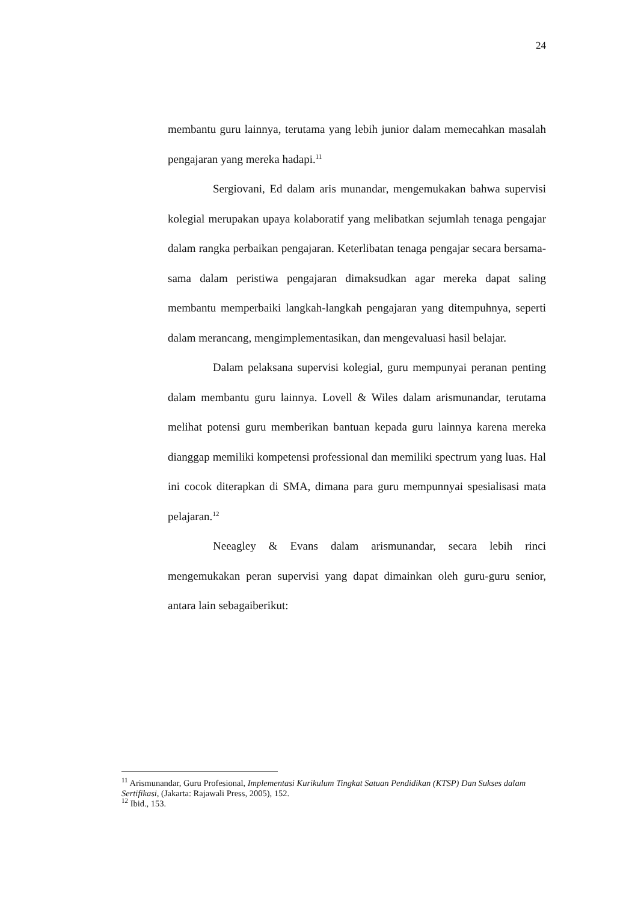24
membantu guru lainnya, terutama yang lebih junior dalam memecahkan masalah pengajaran yang mereka hadapi.<sup>11</sup>
Sergiovani, Ed dalam aris munandar, mengemukakan bahwa supervisi kolegial merupakan upaya kolaboratif yang melibatkan sejumlah tenaga pengajar dalam rangka perbaikan pengajaran. Keterlibatan tenaga pengajar secara bersama-sama dalam peristiwa pengajaran dimaksudkan agar mereka dapat saling membantu memperbaiki langkah-langkah pengajaran yang ditempuhnya, seperti dalam merancang, mengimplementasikan, dan mengevaluasi hasil belajar.
Dalam pelaksana supervisi kolegial, guru mempunyai peranan penting dalam membantu guru lainnya. Lovell & Wiles dalam arismunandar, terutama melihat potensi guru memberikan bantuan kepada guru lainnya karena mereka dianggap memiliki kompetensi professional dan memiliki spectrum yang luas. Hal ini cocok diterapkan di SMA, dimana para guru mempunnyai spesialisasi mata pelajaran.<sup>12</sup>
Neeagley & Evans dalam arismunandar, secara lebih rinci mengemukakan peran supervisi yang dapat dimainkan oleh guru-guru senior, antara lain sebagaiberikut:
<sup>11</sup> Arismunandar, Guru Profesional, Implementasi Kurikulum Tingkat Satuan Pendidikan (KTSP) Dan Sukses dalam Sertifikasi, (Jakarta: Rajawali Press, 2005), 152.
<sup>12</sup> Ibid., 153.